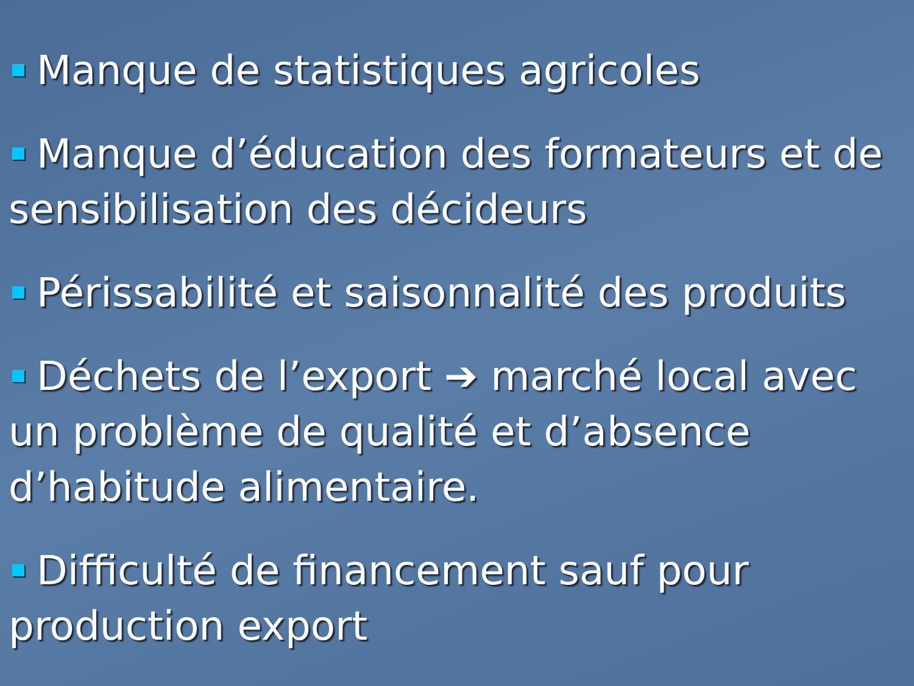Manque de statistiques agricoles
Manque d’éducation des formateurs et de sensibilisation des décideurs
Périssabilité et saisonnalité des produits
Déchets de l’export ➔ marché local avec un problème de qualité et d’absence d’habitude alimentaire.
Difficulté de financement sauf pour production export